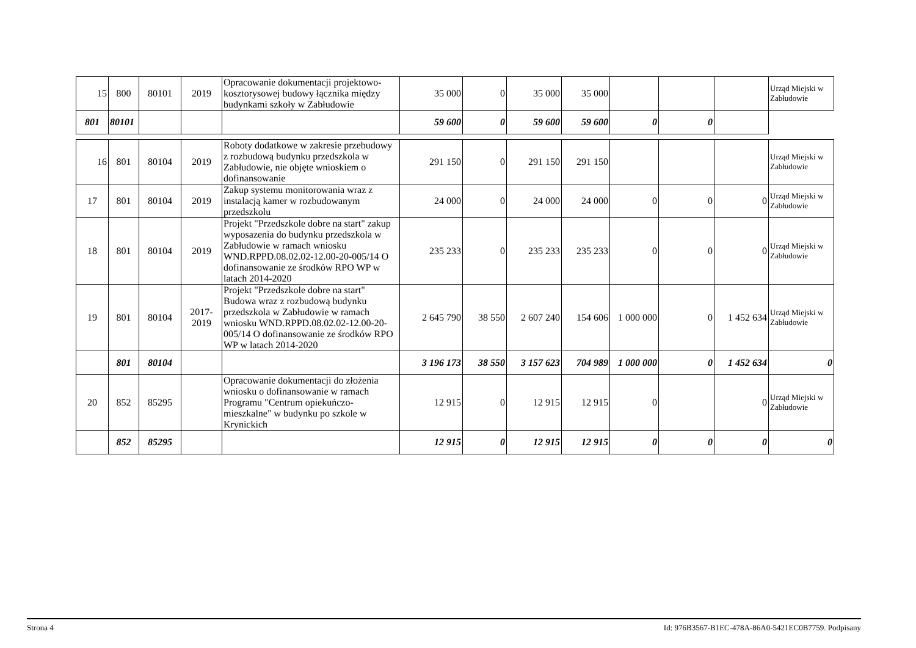| 15 | 800 | 80101 | 2019 | Opracowanie dokumentacji projektowo-kosztorysowej budowy łącznika między budynkami szkoły w Zabłudowie | 35 000 | 0 | 35 000 | 35 000 | | | | Urząd Miejski w Zabłudowie |
| 801 | 80101 | | | | 59 600 | 0 | 59 600 | 59 600 | 0 | 0 | | |
| 16 | 801 | 80104 | 2019 | Roboty dodatkowe w zakresie przebudowy z rozbudową budynku przedszkola w Zabłudowie, nie objęte wnioskiem o dofinansowanie | 291 150 | 0 | 291 150 | 291 150 | | | | Urząd Miejski w Zabłudowie |
| 17 | 801 | 80104 | 2019 | Zakup systemu monitorowania wraz z instalacją kamer w rozbudowanym przedszkolu | 24 000 | 0 | 24 000 | 24 000 | 0 | 0 | 0 | Urząd Miejski w Zabłudowie |
| 18 | 801 | 80104 | 2019 | Projekt "Przedszkole dobre na start" zakup wyposazenia do budynku przedszkola w Zabłudowie w ramach wniosku WND.RPPD.08.02.02-12.00-20-005/14 O dofinansowanie ze środków RPO WP w latach 2014-2020 | 235 233 | 0 | 235 233 | 235 233 | 0 | 0 | 0 | Urząd Miejski w Zabłudowie |
| 19 | 801 | 80104 | 2017-2019 | Projekt "Przedszkole dobre na start" Budowa wraz z rozbudową budynku przedszkola w Zabłudowie w ramach wniosku WND.RPPD.08.02.02-12.00-20-005/14 O dofinansowanie ze środków RPO WP w latach 2014-2020 | 2 645 790 | 38 550 | 2 607 240 | 154 606 | 1 000 000 | 0 | 1 452 634 | Urząd Miejski w Zabłudowie |
| | 801 | 80104 | | | 3 196 173 | 38 550 | 3 157 623 | 704 989 | 1 000 000 | 0 | 1 452 634 | 0 |
| 20 | 852 | 85295 | | Opracowanie dokumentacji do złożenia wniosku o dofinansowanie w ramach Programu "Centrum opiekuńczo-mieszkalne" w budynku po szkole w Krynickich | 12 915 | 0 | 12 915 | 12 915 | 0 | | 0 | Urząd Miejski w Zabłudowie |
| | 852 | 85295 | | | 12 915 | 0 | 12 915 | 12 915 | 0 | 0 | 0 | 0 |
Strona 4 Id: 976B3567-B1EC-478A-86A0-5421EC0B7759. Podpisany